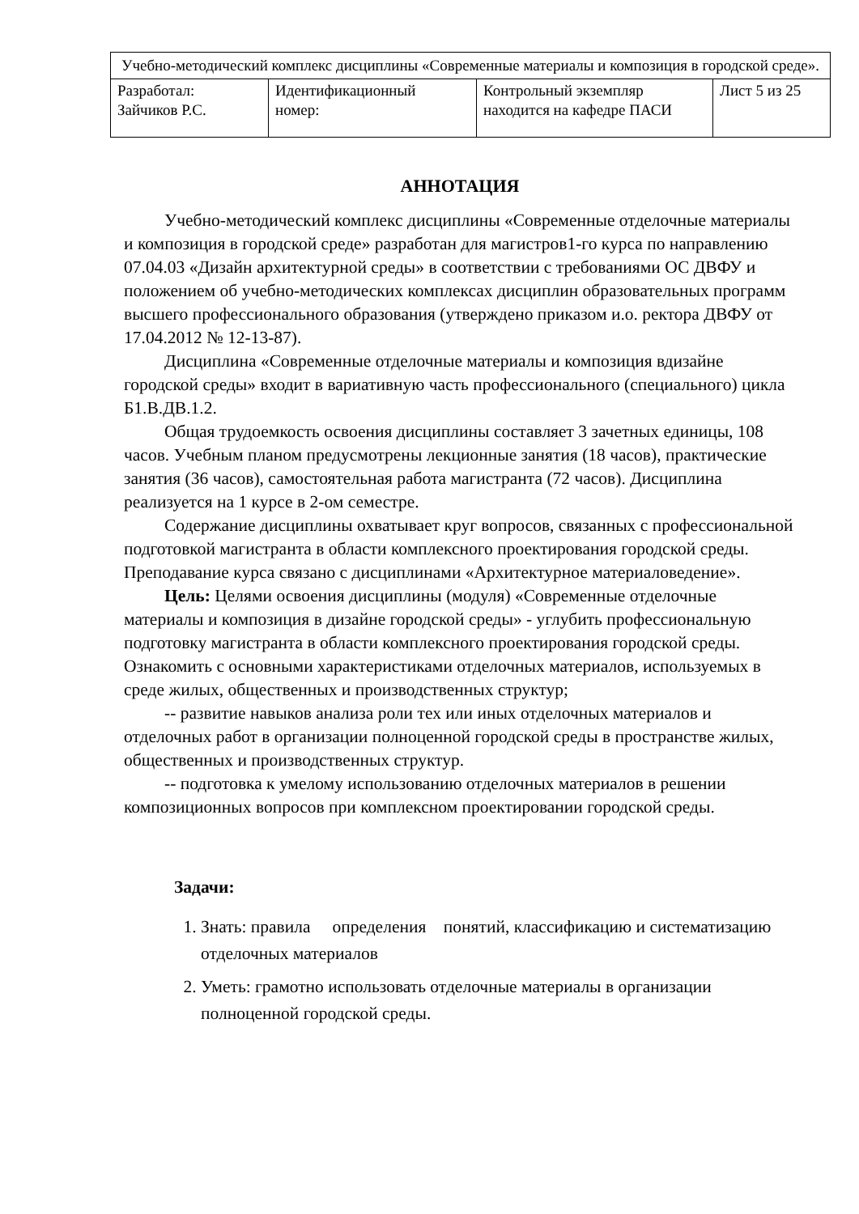| Учебно-методический комплекс дисциплины «Современные материалы и композиция в городской среде». | | | |
| Разработал: Зайчиков Р.С. | Идентификационный номер: | Контрольный экземпляр находится на кафедре ПАСИ | Лист 5 из 25 |
АННОТАЦИЯ
Учебно-методический комплекс дисциплины «Современные отделочные материалы и композиция в городской среде» разработан для магистров1-го курса по направлению 07.04.03 «Дизайн архитектурной среды» в соответствии с требованиями ОС ДВФУ и положением об учебно-методических комплексах дисциплин образовательных программ высшего профессионального образования (утверждено приказом и.о. ректора ДВФУ от 17.04.2012 № 12-13-87).
Дисциплина «Современные отделочные материалы и композиция вдизайне городской среды» входит в вариативную часть профессионального (специального) цикла Б1.В.ДВ.1.2.
Общая трудоемкость освоения дисциплины составляет 3 зачетных единицы, 108 часов. Учебным планом предусмотрены лекционные занятия (18 часов), практические занятия (36 часов), самостоятельная работа магистранта (72 часов). Дисциплина реализуется на 1 курсе в 2-ом семестре.
Содержание дисциплины охватывает круг вопросов, связанных с профессиональной подготовкой магистранта в области комплексного проектирования городской среды. Преподавание курса связано с дисциплинами «Архитектурное материаловедение».
Цель: Целями освоения дисциплины (модуля) «Современные отделочные материалы и композиция в дизайне городской среды» - углубить профессиональную подготовку магистранта в области комплексного проектирования городской среды. Ознакомить с основными характеристиками отделочных материалов, используемых в среде жилых, общественных и производственных структур;
-- развитие навыков анализа роли тех или иных отделочных материалов и отделочных работ в организации полноценной городской среды в пространстве жилых, общественных и производственных структур.
-- подготовка к умелому использованию отделочных материалов в решении композиционных вопросов при комплексном проектировании городской среды.
Задачи:
1. Знать: правила определения понятий, классификацию и систематизацию отделочных материалов
2. Уметь: грамотно использовать отделочные материалы в организации полноценной городской среды.